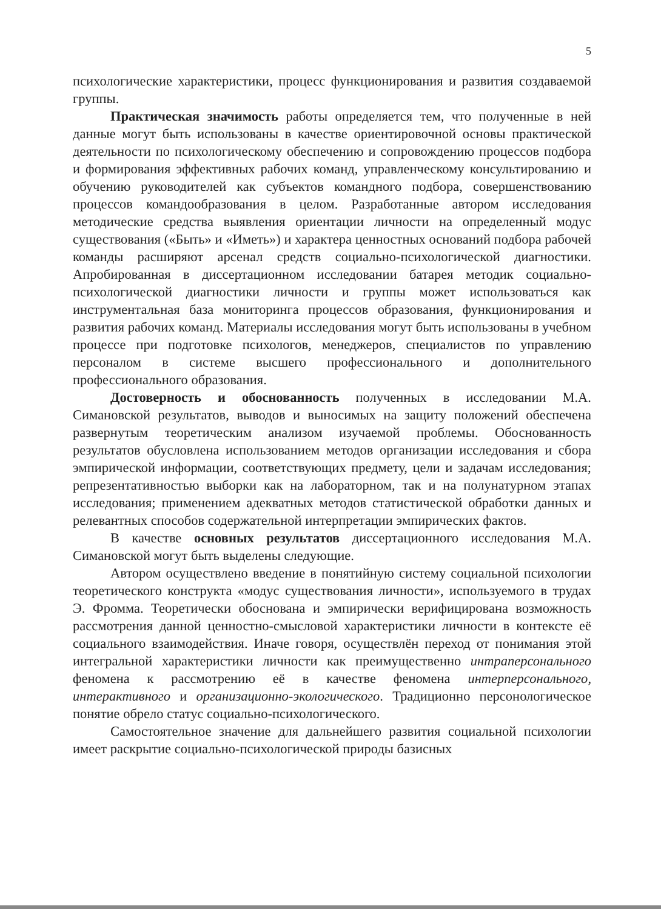5
психологические характеристики, процесс функционирования и развития создаваемой группы.
Практическая значимость работы определяется тем, что полученные в ней данные могут быть использованы в качестве ориентировочной основы практической деятельности по психологическому обеспечению и сопровождению процессов подбора и формирования эффективных рабочих команд, управленческому консультированию и обучению руководителей как субъектов командного подбора, совершенствованию процессов командообразования в целом. Разработанные автором исследования методические средства выявления ориентации личности на определенный модус существования («Быть» и «Иметь») и характера ценностных оснований подбора рабочей команды расширяют арсенал средств социально-психологической диагностики. Апробированная в диссертационном исследовании батарея методик социально-психологической диагностики личности и группы может использоваться как инструментальная база мониторинга процессов образования, функционирования и развития рабочих команд. Материалы исследования могут быть использованы в учебном процессе при подготовке психологов, менеджеров, специалистов по управлению персоналом в системе высшего профессионального и дополнительного профессионального образования.
Достоверность и обоснованность полученных в исследовании М.А. Симановской результатов, выводов и выносимых на защиту положений обеспечена развернутым теоретическим анализом изучаемой проблемы. Обоснованность результатов обусловлена использованием методов организации исследования и сбора эмпирической информации, соответствующих предмету, цели и задачам исследования; репрезентативностью выборки как на лабораторном, так и на полунатурном этапах исследования; применением адекватных методов статистической обработки данных и релевантных способов содержательной интерпретации эмпирических фактов.
В качестве основных результатов диссертационного исследования М.А. Симановской могут быть выделены следующие.
Автором осуществлено введение в понятийную систему социальной психологии теоретического конструкта «модус существования личности», используемого в трудах Э. Фромма. Теоретически обоснована и эмпирически верифицирована возможность рассмотрения данной ценностно-смысловой характеристики личности в контексте её социального взаимодействия. Иначе говоря, осуществлён переход от понимания этой интегральной характеристики личности как преимущественно интраперсонального феномена к рассмотрению её в качестве феномена интерперсонального, интерактивного и организационно-экологического. Традиционно персонологическое понятие обрело статус социально-психологического.
Самостоятельное значение для дальнейшего развития социальной психологии имеет раскрытие социально-психологической природы базисных